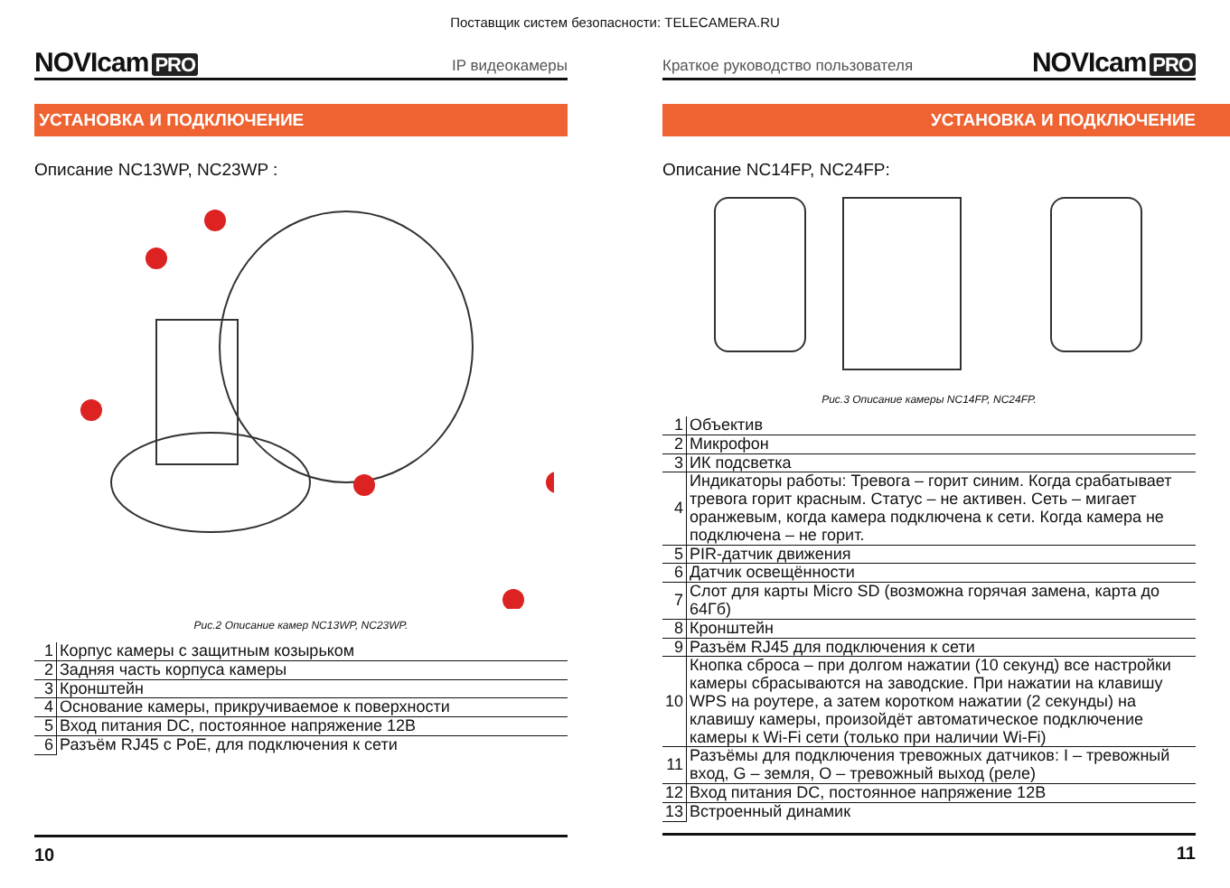Поставщик систем безопасности: TELECAMERA.RU
NOVIcam PRO
IP видеокамеры
УСТАНОВКА И ПОДКЛЮЧЕНИЕ
Описание NC13WP, NC23WP :
Рис.2 Описание камер NC13WP, NC23WP.
| 1 | Корпус камеры с защитным козырьком |
| 2 | Задняя часть корпуса камеры |
| 3 | Кронштейн |
| 4 | Основание камеры, прикручиваемое к поверхности |
| 5 | Вход питания DC, постоянное напряжение 12В |
| 6 | Разъём RJ45 с PoE, для подключения к сети |
10
Краткое руководство пользователя
NOVIcam PRO
УСТАНОВКА И ПОДКЛЮЧЕНИЕ
Описание NC14FP, NC24FP:
Рис.3 Описание камеры NC14FP, NC24FP.
| 1 | Объектив |
| 2 | Микрофон |
| 3 | ИК подсветка |
| 4 | Индикаторы работы: Тревога – горит синим. Когда срабатывает тревога горит красным. Статус – не активен. Сеть – мигает оранжевым, когда камера подключена к сети. Когда камера не подключена – не горит. |
| 5 | PIR-датчик движения |
| 6 | Датчик освещённости |
| 7 | Слот для карты Micro SD (возможна горячая замена, карта до 64Гб) |
| 8 | Кронштейн |
| 9 | Разъём RJ45 для подключения к сети |
| 10 | Кнопка сброса – при долгом нажатии (10 секунд) все настройки камеры сбрасываются на заводские. При нажатии на клавишу WPS на роутере, а затем коротком нажатии (2 секунды) на клавишу камеры, произойдёт автоматическое подключение камеры к Wi-Fi сети (только при наличии Wi-Fi) |
| 11 | Разъёмы для подключения тревожных датчиков: I – тревожный вход, G – земля, O – тревожный выход (реле) |
| 12 | Вход питания DC, постоянное напряжение 12В |
| 13 | Встроенный динамик |
11